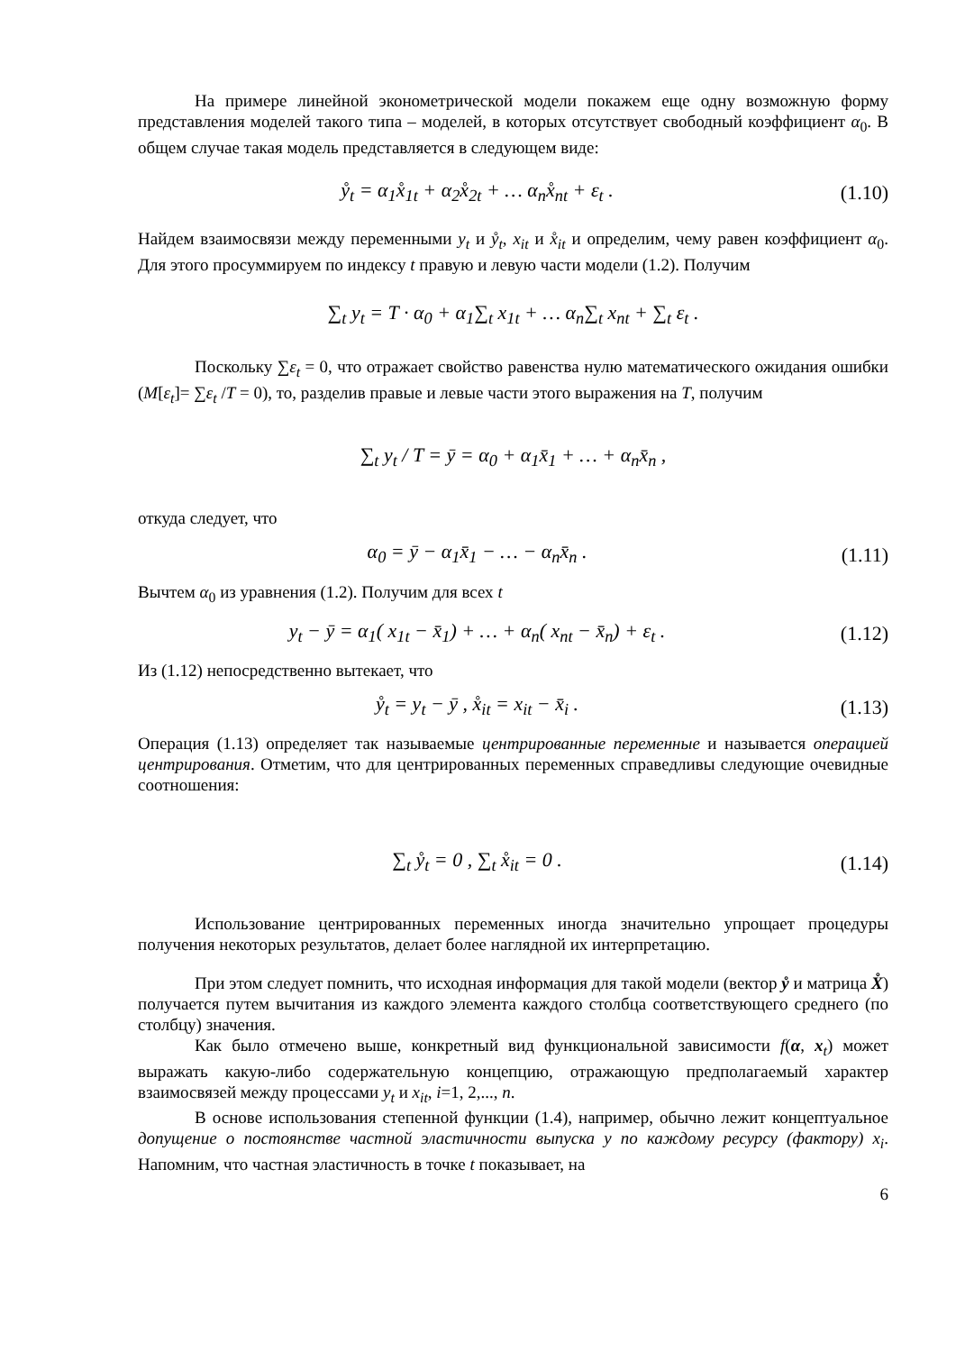На примере линейной эконометрической модели покажем еще одну возможную форму представления моделей такого типа – моделей, в которых отсутствует свободный коэффициент α<sub>0</sub>. В общем случае такая модель представляется в следующем виде:
ẙ<sub>t</sub> = α<sub>1</sub>x̊<sub>1t</sub> + α<sub>2</sub>x̊<sub>2t</sub> + … α<sub>n</sub>x̊<sub>nt</sub> + ε<sub>t</sub> . (1.10)
Найдем взаимосвязи между переменными y<sub>t</sub> и ẙ<sub>t</sub>, x<sub>it</sub> и x̊<sub>it</sub> и определим, чему равен коэффициент α<sub>0</sub>. Для этого просуммируем по индексу t правую и левую части модели (1.2). Получим
∑<sub>t</sub> y<sub>t</sub> = T · α<sub>0</sub> + α<sub>1</sub>∑<sub>t</sub> x<sub>1t</sub> + … α<sub>n</sub>∑<sub>t</sub> x<sub>nt</sub> + ∑<sub>t</sub> ε<sub>t</sub> .
Поскольку ∑ε<sub>t</sub> = 0, что отражает свойство равенства нулю математического ожидания ошибки (M[ε<sub>t</sub>]= ∑ε<sub>t</sub> /T = 0), то, разделив правые и левые части этого выражения на T, получим
∑<sub>t</sub> y<sub>t</sub> / T = ȳ = α<sub>0</sub> + α<sub>1</sub>x̄<sub>1</sub> + … + α<sub>n</sub>x̄<sub>n</sub> ,
откуда следует, что
α<sub>0</sub> = ȳ − α<sub>1</sub>x̄<sub>1</sub> − … − α<sub>n</sub>x̄<sub>n</sub> . (1.11)
Вычтем α<sub>0</sub> из уравнения (1.2). Получим для всех t
y<sub>t</sub> − ȳ = α<sub>1</sub>( x<sub>1t</sub> − x̄<sub>1</sub>) + … + α<sub>n</sub>( x<sub>nt</sub> − x̄<sub>n</sub>) + ε<sub>t</sub> . (1.12)
Из (1.12) непосредственно вытекает, что
ẙ<sub>t</sub> = y<sub>t</sub> − ȳ , x̊<sub>it</sub> = x<sub>it</sub> − x̄<sub>i</sub> . (1.13)
Операция (1.13) определяет так называемые центрированные переменные и называется операцией центрирования. Отметим, что для центрированных переменных справедливы следующие очевидные соотношения:
∑<sub>t</sub> ẙ<sub>t</sub> = 0 , ∑<sub>t</sub> x̊<sub>it</sub> = 0 . (1.14)
Использование центрированных переменных иногда значительно упрощает процедуры получения некоторых результатов, делает более наглядной их интерпретацию.
При этом следует помнить, что исходная информация для такой модели (вектор ẙ и матрица X̊) получается путем вычитания из каждого элемента каждого столбца соответствующего среднего (по столбцу) значения.
Как было отмечено выше, конкретный вид функциональной зависимости f(α, x<sub>t</sub>) может выражать какую-либо содержательную концепцию, отражающую предполагаемый характер взаимосвязей между процессами y<sub>t</sub> и x<sub>it</sub>, i=1, 2,..., n.
В основе использования степенной функции (1.4), например, обычно лежит концептуальное допущение о постоянстве частной эластичности выпуска y по каждому ресурсу (фактору) x<sub>i</sub>. Напомним, что частная эластичность в точке t показывает, на
6